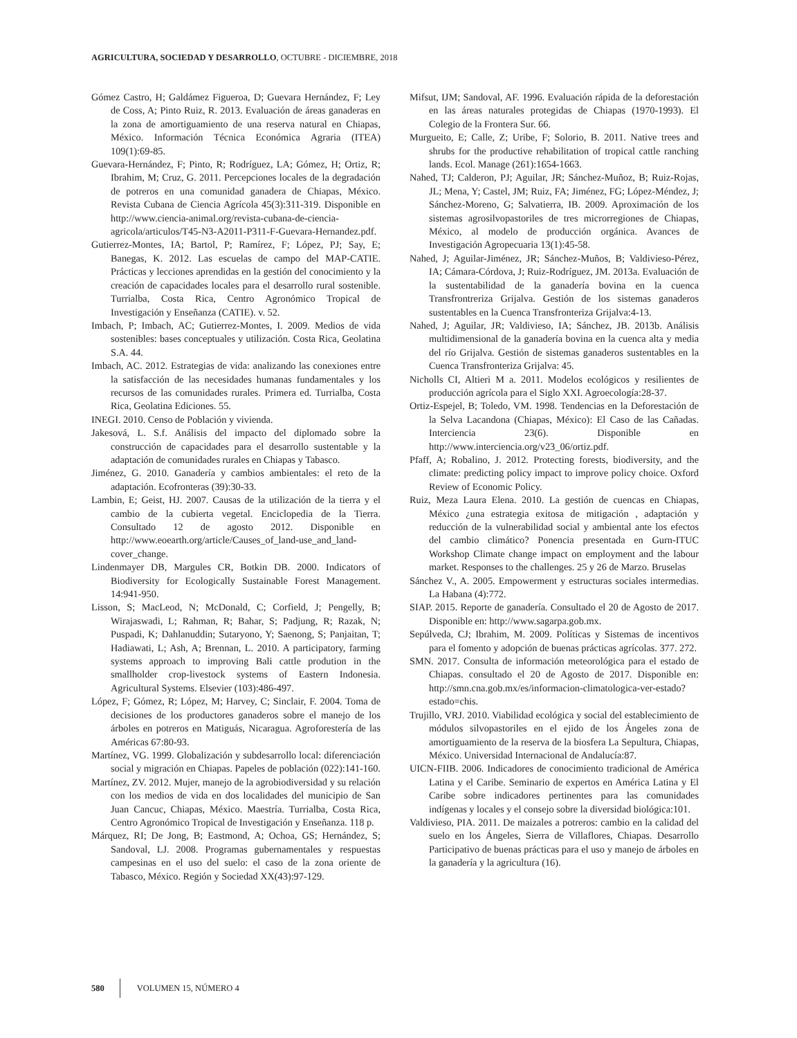AGRICULTURA, SOCIEDAD Y DESARROLLO, OCTUBRE - DICIEMBRE, 2018
Gómez Castro, H; Galdámez Figueroa, D; Guevara Hernández, F; Ley de Coss, A; Pinto Ruiz, R. 2013. Evaluación de áreas ganaderas en la zona de amortiguamiento de una reserva natural en Chiapas, México. Información Técnica Económica Agraria (ITEA) 109(1):69-85.
Guevara-Hernández, F; Pinto, R; Rodríguez, LA; Gómez, H; Ortiz, R; Ibrahim, M; Cruz, G. 2011. Percepciones locales de la degradación de potreros en una comunidad ganadera de Chiapas, México. Revista Cubana de Ciencia Agrícola 45(3):311-319. Disponible en http://www.ciencia-animal.org/revista-cubana-de-ciencia-agricola/articulos/T45-N3-A2011-P311-F-Guevara-Hernandez.pdf.
Gutierrez-Montes, IA; Bartol, P; Ramírez, F; López, PJ; Say, E; Banegas, K. 2012. Las escuelas de campo del MAP-CATIE. Prácticas y lecciones aprendidas en la gestión del conocimiento y la creación de capacidades locales para el desarrollo rural sostenible. Turrialba, Costa Rica, Centro Agronómico Tropical de Investigación y Enseñanza (CATIE). v. 52.
Imbach, P; Imbach, AC; Gutierrez-Montes, I. 2009. Medios de vida sostenibles: bases conceptuales y utilización. Costa Rica, Geolatina S.A. 44.
Imbach, AC. 2012. Estrategias de vida: analizando las conexiones entre la satisfacción de las necesidades humanas fundamentales y los recursos de las comunidades rurales. Primera ed. Turrialba, Costa Rica, Geolatina Ediciones. 55.
INEGI. 2010. Censo de Población y vivienda.
Jakesová, L. S.f. Análisis del impacto del diplomado sobre la construcción de capacidades para el desarrollo sustentable y la adaptación de comunidades rurales en Chiapas y Tabasco.
Jiménez, G. 2010. Ganadería y cambios ambientales: el reto de la adaptación. Ecofronteras (39):30-33.
Lambin, E; Geist, HJ. 2007. Causas de la utilización de la tierra y el cambio de la cubierta vegetal. Enciclopedia de la Tierra. Consultado 12 de agosto 2012. Disponible en http://www.eoearth.org/article/Causes_of_land-use_and_land-cover_change.
Lindenmayer DB, Margules CR, Botkin DB. 2000. Indicators of Biodiversity for Ecologically Sustainable Forest Management. 14:941-950.
Lisson, S; MacLeod, N; McDonald, C; Corfield, J; Pengelly, B; Wirajaswadi, L; Rahman, R; Bahar, S; Padjung, R; Razak, N; Puspadi, K; Dahlanuddin; Sutaryono, Y; Saenong, S; Panjaitan, T; Hadiawati, L; Ash, A; Brennan, L. 2010. A participatory, farming systems approach to improving Bali cattle prodution in the smallholder crop-livestock systems of Eastern Indonesia. Agricultural Systems. Elsevier (103):486-497.
López, F; Gómez, R; López, M; Harvey, C; Sinclair, F. 2004. Toma de decisiones de los productores ganaderos sobre el manejo de los árboles en potreros en Matiguás, Nicaragua. Agroforestería de las Américas 67:80-93.
Martínez, VG. 1999. Globalización y subdesarrollo local: diferenciación social y migración en Chiapas. Papeles de población (022):141-160.
Martínez, ZV. 2012. Mujer, manejo de la agrobiodiversidad y su relación con los medios de vida en dos localidades del municipio de San Juan Cancuc, Chiapas, México. Maestría. Turrialba, Costa Rica, Centro Agronómico Tropical de Investigación y Enseñanza. 118 p.
Márquez, RI; De Jong, B; Eastmond, A; Ochoa, GS; Hernández, S; Sandoval, LJ. 2008. Programas gubernamentales y respuestas campesinas en el uso del suelo: el caso de la zona oriente de Tabasco, México. Región y Sociedad XX(43):97-129.
Mifsut, IJM; Sandoval, AF. 1996. Evaluación rápida de la deforestación en las áreas naturales protegidas de Chiapas (1970-1993). El Colegio de la Frontera Sur. 66.
Murgueito, E; Calle, Z; Uribe, F; Solorio, B. 2011. Native trees and shrubs for the productive rehabilitation of tropical cattle ranching lands. Ecol. Manage (261):1654-1663.
Nahed, TJ; Calderon, PJ; Aguilar, JR; Sánchez-Muñoz, B; Ruiz-Rojas, JL; Mena, Y; Castel, JM; Ruiz, FA; Jiménez, FG; López-Méndez, J; Sánchez-Moreno, G; Salvatierra, IB. 2009. Aproximación de los sistemas agrosilvopastoriles de tres microrregiones de Chiapas, México, al modelo de producción orgánica. Avances de Investigación Agropecuaria 13(1):45-58.
Nahed, J; Aguilar-Jiménez, JR; Sánchez-Muños, B; Valdivieso-Pérez, IA; Cámara-Córdova, J; Ruiz-Rodríguez, JM. 2013a. Evaluación de la sustentabilidad de la ganadería bovina en la cuenca Transfrontreriza Grijalva. Gestión de los sistemas ganaderos sustentables en la Cuenca Transfronteriza Grijalva:4-13.
Nahed, J; Aguilar, JR; Valdivieso, IA; Sánchez, JB. 2013b. Análisis multidimensional de la ganadería bovina en la cuenca alta y media del río Grijalva. Gestión de sistemas ganaderos sustentables en la Cuenca Transfronteriza Grijalva: 45.
Nicholls CI, Altieri M a. 2011. Modelos ecológicos y resilientes de producción agrícola para el Siglo XXI. Agroecología:28-37.
Ortiz-Espejel, B; Toledo, VM. 1998. Tendencias en la Deforestación de la Selva Lacandona (Chiapas, México): El Caso de las Cañadas. Interciencia 23(6). Disponible en http://www.interciencia.org/v23_06/ortiz.pdf.
Pfaff, A; Robalino, J. 2012. Protecting forests, biodiversity, and the climate: predicting policy impact to improve policy choice. Oxford Review of Economic Policy.
Ruiz, Meza Laura Elena. 2010. La gestión de cuencas en Chiapas, México ¿una estrategia exitosa de mitigación , adaptación y reducción de la vulnerabilidad social y ambiental ante los efectos del cambio climático? Ponencia presentada en Gurn-ITUC Workshop Climate change impact on employment and the labour market. Responses to the challenges. 25 y 26 de Marzo. Bruselas
Sánchez V., A. 2005. Empowerment y estructuras sociales intermedias. La Habana (4):772.
SIAP. 2015. Reporte de ganadería. Consultado el 20 de Agosto de 2017. Disponible en: http://www.sagarpa.gob.mx.
Sepúlveda, CJ; Ibrahim, M. 2009. Políticas y Sistemas de incentivos para el fomento y adopción de buenas prácticas agrícolas. 377. 272.
SMN. 2017. Consulta de información meteorológica para el estado de Chiapas. consultado el 20 de Agosto de 2017. Disponible en: http://smn.cna.gob.mx/es/informacion-climatologica-ver-estado?estado=chis.
Trujillo, VRJ. 2010. Viabilidad ecológica y social del establecimiento de módulos silvopastoriles en el ejido de los Ángeles zona de amortiguamiento de la reserva de la biosfera La Sepultura, Chiapas, México. Universidad Internacional de Andalucía:87.
UICN-FIIB. 2006. Indicadores de conocimiento tradicional de América Latina y el Caribe. Seminario de expertos en América Latina y El Caribe sobre indicadores pertinentes para las comunidades indígenas y locales y el consejo sobre la diversidad biológica:101.
Valdivieso, PIA. 2011. De maizales a potreros: cambio en la calidad del suelo en los Ángeles, Sierra de Villaflores, Chiapas. Desarrollo Participativo de buenas prácticas para el uso y manejo de árboles en la ganadería y la agricultura (16).
580 VOLUMEN 15, NÚMERO 4